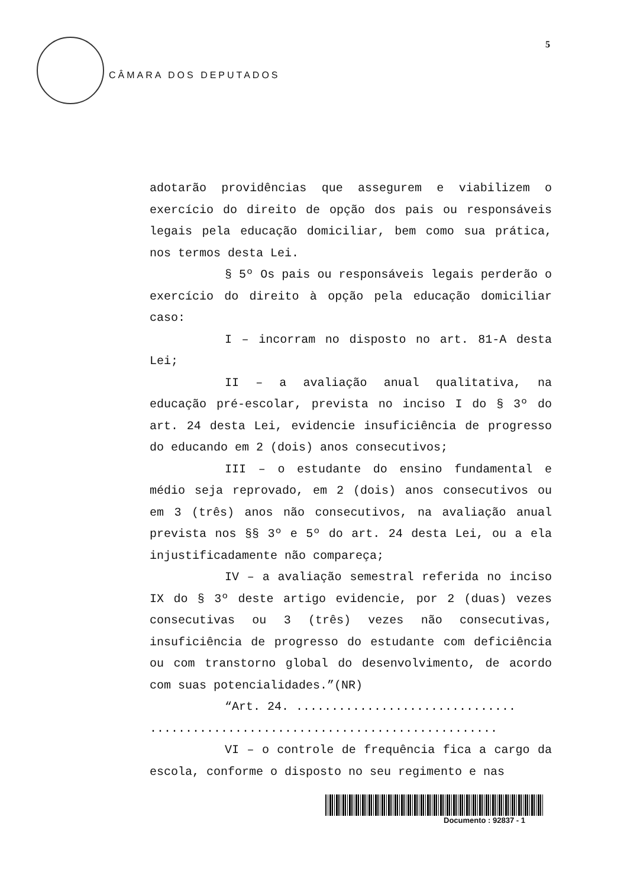CÂMARA DOS DEPUTADOS
5
adotarão providências que assegurem e viabilizem o exercício do direito de opção dos pais ou responsáveis legais pela educação domiciliar, bem como sua prática, nos termos desta Lei.
§ 5º Os pais ou responsáveis legais perderão o exercício do direito à opção pela educação domiciliar caso:
I – incorram no disposto no art. 81-A desta Lei;
II – a avaliação anual qualitativa, na educação pré-escolar, prevista no inciso I do § 3º do art. 24 desta Lei, evidencie insuficiência de progresso do educando em 2 (dois) anos consecutivos;
III – o estudante do ensino fundamental e médio seja reprovado, em 2 (dois) anos consecutivos ou em 3 (três) anos não consecutivos, na avaliação anual prevista nos §§ 3º e 5º do art. 24 desta Lei, ou a ela injustificadamente não compareça;
IV – a avaliação semestral referida no inciso IX do § 3º deste artigo evidencie, por 2 (duas) vezes consecutivas ou 3 (três) vezes não consecutivas, insuficiência de progresso do estudante com deficiência ou com transtorno global do desenvolvimento, de acordo com suas potencialidades.”(NR)
“Art. 24. ...............................
.................................................
VI – o controle de frequência fica a cargo da escola, conforme o disposto no seu regimento e nas
Documento : 92837 - 1